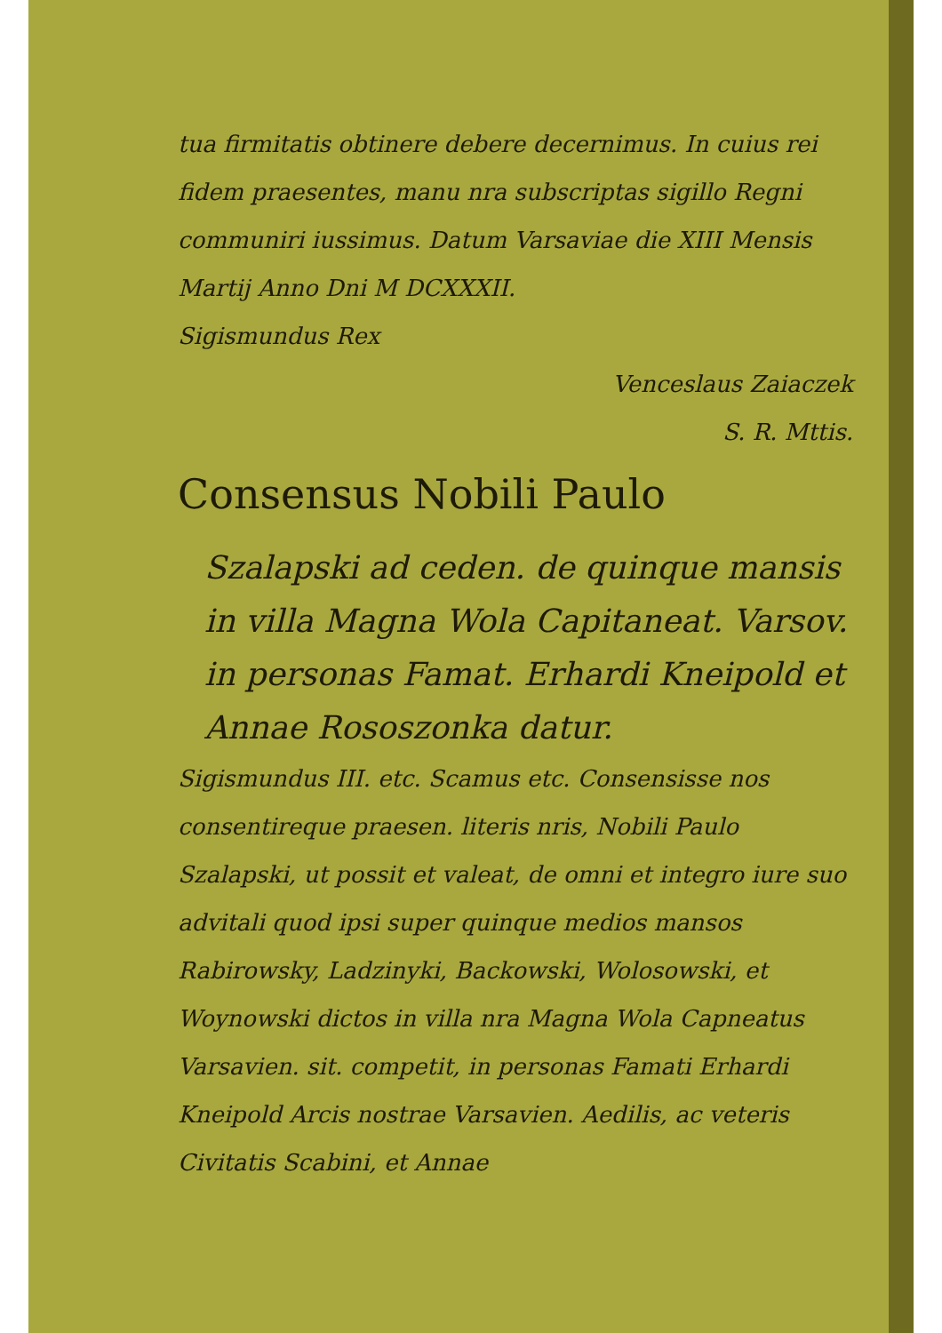tua firmitatis obtinere debere decernimus. In cuius rei fidem praesentes, manu nra subscriptas sigillo Regni communiri iussimus. Datum Varsaviae die XIII Mensis Martij Anno Dni M DCXXXII.
Sigismundus Rex
Venceslaus Zaiaczek
S. R. Mttis.
Consensus Nobili Paulo
Szalapski ad ceden. de quinque mansis in villa Magna Wola Capitaneat. Varsov. in personas Famat. Erhardi Kneipold et Annae Rososzonka datur.
Sigismundus III. etc. Scamus etc. Consensisse nos consentireque praesen. literis nris, Nobili Paulo Szalapski, ut possit et valeat, de omni et integro iure suo advitali quod ipsi super quinque medios mansos Rabirowsky, Ladzinyki, Backowski, Wolosowski, et Woynowski dictos in villa nra Magna Wola Capneatus Varsavien. sit. competit, in personas Famati Erhardi Kneipold Arcis nostrae Varsavien. Aedilis, ac veteris Civitatis Scabini, et Annae